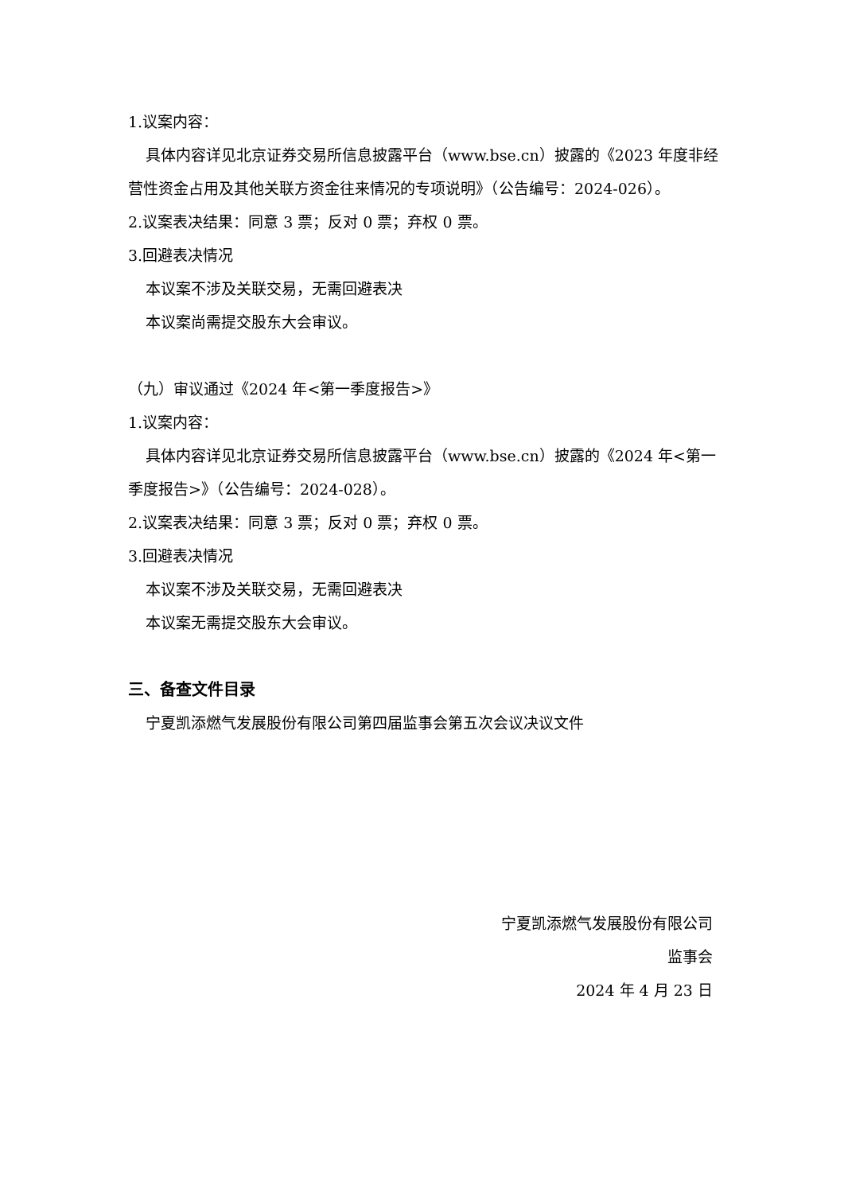1.议案内容：
具体内容详见北京证券交易所信息披露平台（www.bse.cn）披露的《2023 年度非经营性资金占用及其他关联方资金往来情况的专项说明》（公告编号：2024-026）。
2.议案表决结果：同意 3 票；反对 0 票；弃权 0 票。
3.回避表决情况
本议案不涉及关联交易，无需回避表决
本议案尚需提交股东大会审议。
（九）审议通过《2024 年<第一季度报告>》
1.议案内容：
具体内容详见北京证券交易所信息披露平台（www.bse.cn）披露的《2024 年<第一季度报告>》（公告编号：2024-028）。
2.议案表决结果：同意 3 票；反对 0 票；弃权 0 票。
3.回避表决情况
本议案不涉及关联交易，无需回避表决
本议案无需提交股东大会审议。
三、备查文件目录
宁夏凯添燃气发展股份有限公司第四届监事会第五次会议决议文件
宁夏凯添燃气发展股份有限公司
监事会
2024 年 4 月 23 日